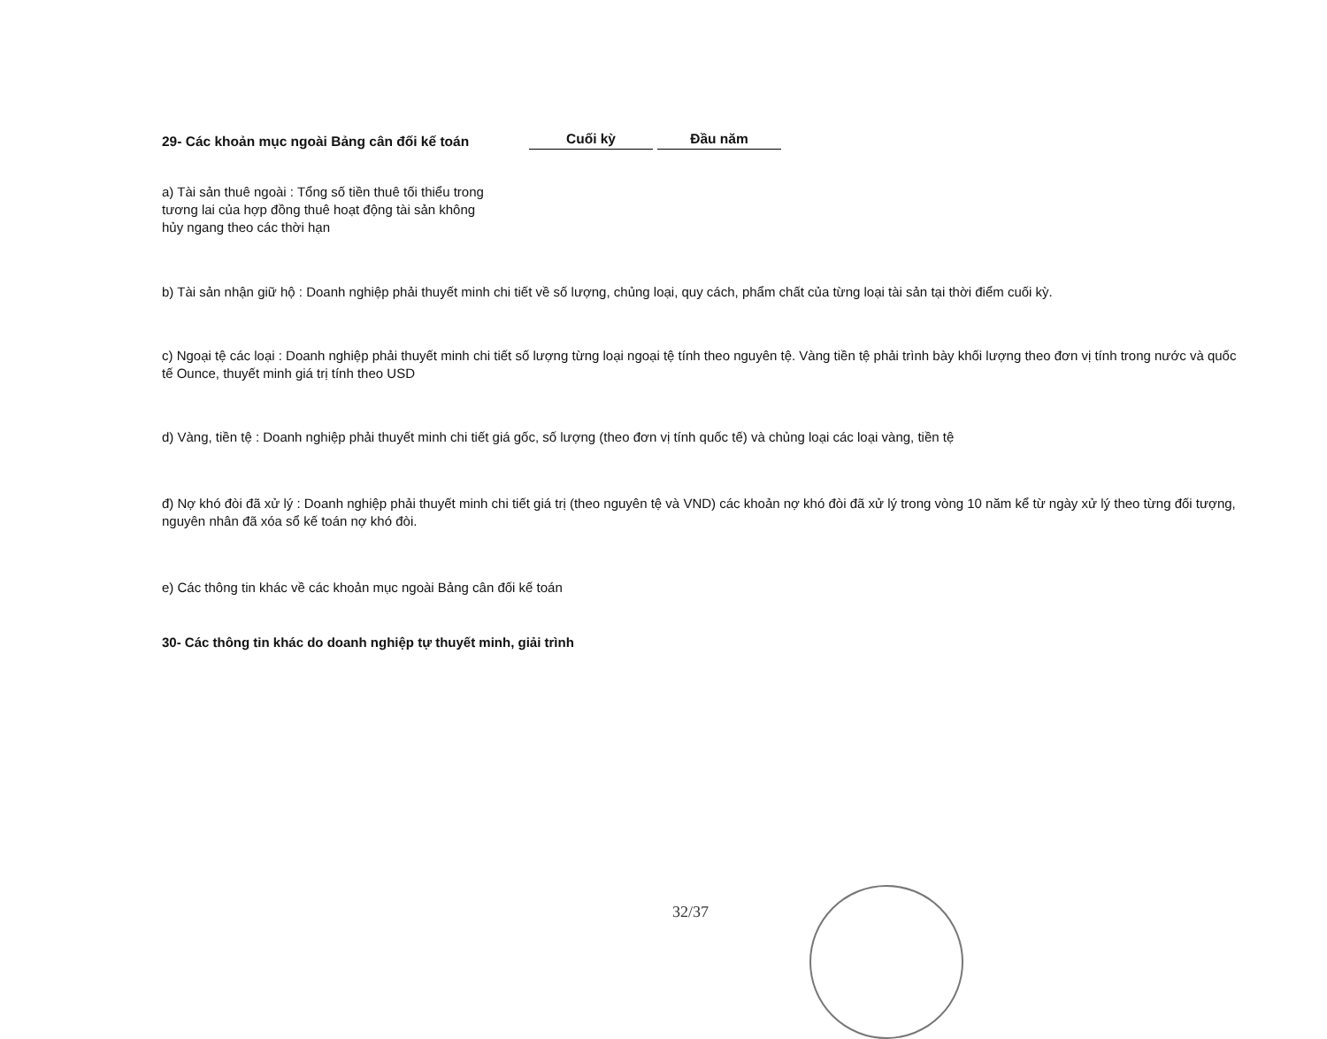29- Các khoản mục ngoài Bảng cân đối kế toán
Cuối kỳ
Đầu năm
a) Tài sản thuê ngoài : Tổng số tiền thuê tối thiểu trong
tương lai của hợp đồng thuê hoạt động tài sản không
hủy ngang theo các thời hạn
b) Tài sản nhận giữ hộ : Doanh nghiệp phải thuyết minh chi tiết về số lượng, chủng loại, quy cách, phẩm chất của từng loại tài sản tại thời điểm cuối kỳ.
c) Ngoại tệ các loại : Doanh nghiệp phải thuyết minh chi tiết số lượng từng loại ngoại tệ tính theo nguyên tệ. Vàng tiền tệ phải trình bày khối lượng theo đơn vị tính trong nước và quốc tế Ounce, thuyết minh giá trị tính theo USD
d) Vàng, tiền tệ : Doanh nghiệp phải thuyết minh chi tiết giá gốc, số lượng (theo đơn vị tính quốc tế) và chủng loại các loại vàng, tiền tệ
đ) Nợ khó đòi đã xử lý : Doanh nghiệp phải thuyết minh chi tiết giá trị (theo nguyên tệ và VND) các khoản nợ khó đòi đã xử lý trong vòng 10 năm kể từ ngày xử lý theo từng đối tượng, nguyên nhân đã xóa sổ kế toán nợ khó đòi.
e) Các thông tin khác về các khoản mục ngoài Bảng cân đối kế toán
30- Các thông tin khác do doanh nghiệp tự thuyết minh, giải trình
32/37